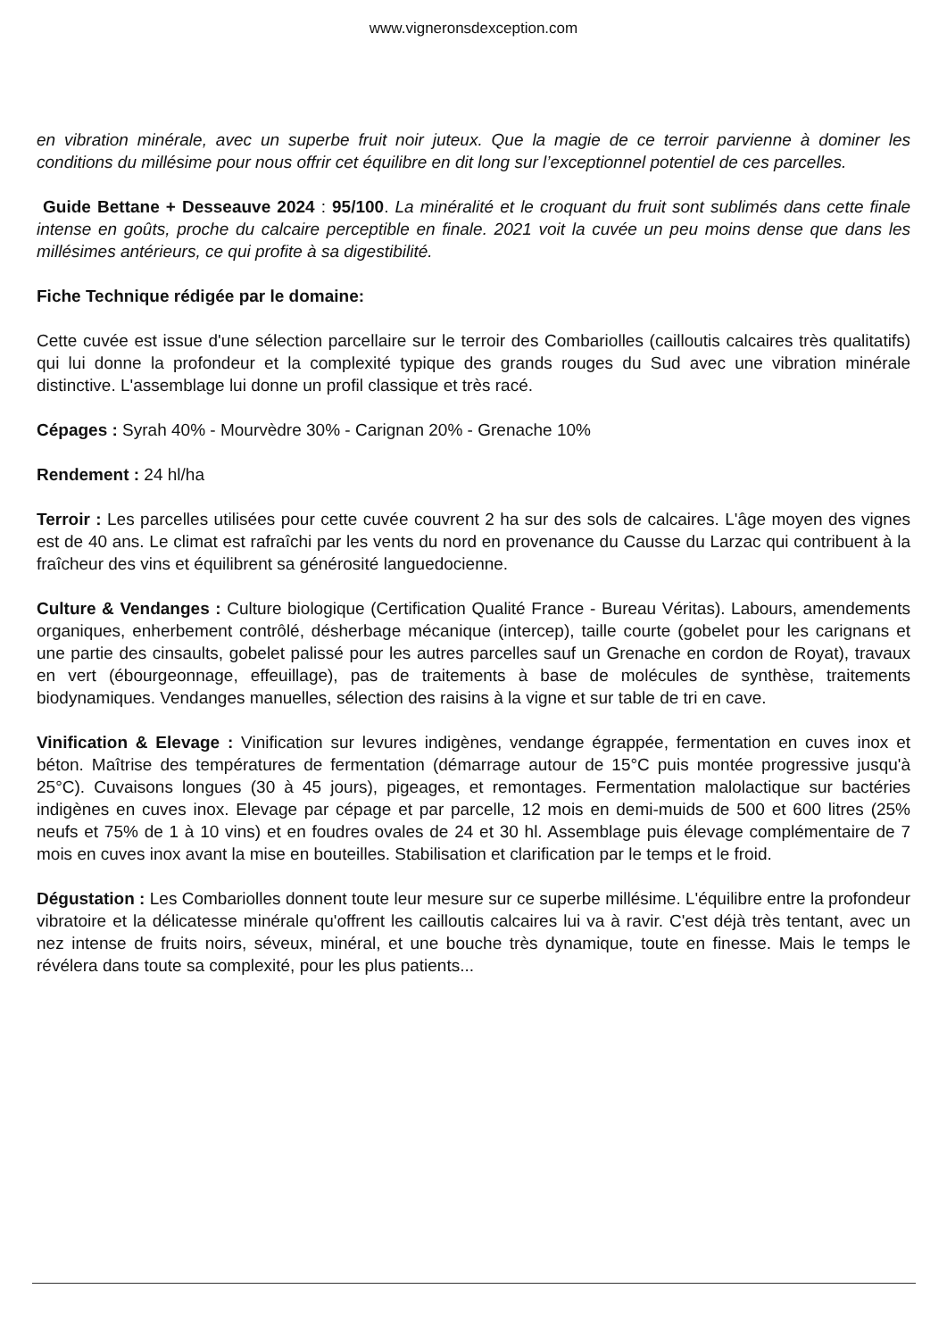www.vigneronsdexception.com
en vibration minérale, avec un superbe fruit noir juteux. Que la magie de ce terroir parvienne à dominer les conditions du millésime pour nous offrir cet équilibre en dit long sur l’exceptionnel potentiel de ces parcelles.
Guide Bettane + Desseauve 2024 : 95/100. La minéralité et le croquant du fruit sont sublimés dans cette finale intense en goûts, proche du calcaire perceptible en finale. 2021 voit la cuvée un peu moins dense que dans les millésimes antérieurs, ce qui profite à sa digestibilité.
Fiche Technique rédigée par le domaine:
Cette cuvée est issue d'une sélection parcellaire sur le terroir des Combariolles (cailloutis calcaires très qualitatifs) qui lui donne la profondeur et la complexité typique des grands rouges du Sud avec une vibration minérale distinctive. L'assemblage lui donne un profil classique et très racé.
Cépages : Syrah 40% - Mourvèdre 30% - Carignan 20% - Grenache 10%
Rendement : 24 hl/ha
Terroir : Les parcelles utilisées pour cette cuvée couvrent 2 ha sur des sols de calcaires. L'âge moyen des vignes est de 40 ans. Le climat est rafraîchi par les vents du nord en provenance du Causse du Larzac qui contribuent à la fraîcheur des vins et équilibrent sa générosité languedocienne.
Culture & Vendanges : Culture biologique (Certification Qualité France - Bureau Véritas). Labours, amendements organiques, enherbement contrôlé, désherbage mécanique (intercep), taille courte (gobelet pour les carignans et une partie des cinsaults, gobelet palissé pour les autres parcelles sauf un Grenache en cordon de Royat), travaux en vert (ébourgeonnage, effeuillage), pas de traitements à base de molécules de synthèse, traitements biodynamiques. Vendanges manuelles, sélection des raisins à la vigne et sur table de tri en cave.
Vinification & Elevage : Vinification sur levures indigènes, vendange égrappée, fermentation en cuves inox et béton. Maîtrise des températures de fermentation (démarrage autour de 15°C puis montée progressive jusqu'à 25°C). Cuvaisons longues (30 à 45 jours), pigeages, et remontages. Fermentation malolactique sur bactéries indigènes en cuves inox. Elevage par cépage et par parcelle, 12 mois en demi-muids de 500 et 600 litres (25% neufs et 75% de 1 à 10 vins) et en foudres ovales de 24 et 30 hl. Assemblage puis élevage complémentaire de 7 mois en cuves inox avant la mise en bouteilles. Stabilisation et clarification par le temps et le froid.
Dégustation : Les Combariolles donnent toute leur mesure sur ce superbe millésime. L'équilibre entre la profondeur vibratoire et la délicatesse minérale qu'offrent les cailloutis calcaires lui va à ravir. C'est déjà très tentant, avec un nez intense de fruits noirs, séveux, minéral, et une bouche très dynamique, toute en finesse. Mais le temps le révélera dans toute sa complexité, pour les plus patients...